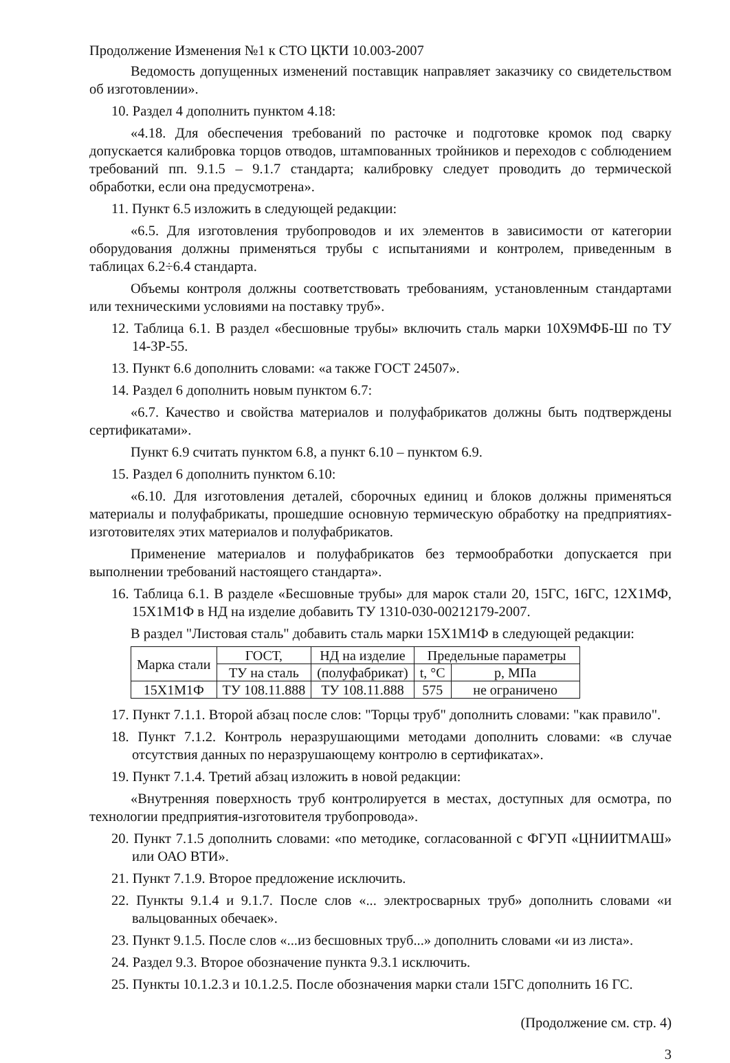Продолжение Изменения №1 к СТО ЦКТИ 10.003-2007
Ведомость допущенных изменений поставщик направляет заказчику со свидетельством об изготовлении».
10. Раздел 4 дополнить пунктом 4.18:
«4.18. Для обеспечения требований по расточке и подготовке кромок под сварку допускается калибровка торцов отводов, штампованных тройников и переходов с соблюдением требований пп. 9.1.5 – 9.1.7 стандарта; калибровку следует проводить до термической обработки, если она предусмотрена».
11. Пункт 6.5 изложить в следующей редакции:
«6.5. Для изготовления трубопроводов и их элементов в зависимости от категории оборудования должны применяться трубы с испытаниями и контролем, приведенным в таблицах 6.2÷6.4 стандарта.
Объемы контроля должны соответствовать требованиям, установленным стандартами или техническими условиями на поставку труб».
12. Таблица 6.1. В раздел «бесшовные трубы» включить сталь марки 10Х9МФБ-Ш по ТУ 14-3Р-55.
13. Пункт 6.6 дополнить словами: «а также ГОСТ 24507».
14. Раздел 6 дополнить новым пунктом 6.7:
«6.7. Качество и свойства материалов и полуфабрикатов должны быть подтверждены сертификатами».
Пункт 6.9 считать пунктом 6.8, а пункт 6.10 – пунктом 6.9.
15. Раздел 6 дополнить пунктом 6.10:
«6.10. Для изготовления деталей, сборочных единиц и блоков должны применяться материалы и полуфабрикаты, прошедшие основную термическую обработку на предприятиях-изготовителях этих материалов и полуфабрикатов.
Применение материалов и полуфабрикатов без термообработки допускается при выполнении требований настоящего стандарта».
16. Таблица 6.1. В разделе «Бесшовные трубы» для марок стали 20, 15ГС, 16ГС, 12Х1МФ, 15Х1М1Ф в НД на изделие добавить ТУ 1310-030-00212179-2007.
В раздел "Листовая сталь" добавить сталь марки 15Х1М1Ф в следующей редакции:
| Марка стали | ГОСТ, | НД на изделие | Предельные параметры | |
| --- | --- | --- | --- | --- |
| | ТУ на сталь | (полуфабрикат) | t, °С | p, МПа |
| 15Х1М1Ф | ТУ 108.11.888 | ТУ 108.11.888 | 575 | не ограничено |
17. Пункт 7.1.1. Второй абзац после слов: "Торцы труб" дополнить словами: "как правило".
18. Пункт 7.1.2. Контроль неразрушающими методами дополнить словами: «в случае отсутствия данных по неразрушающему контролю в сертификатах».
19. Пункт 7.1.4. Третий абзац изложить в новой редакции:
«Внутренняя поверхность труб контролируется в местах, доступных для осмотра, по технологии предприятия-изготовителя трубопровода».
20. Пункт 7.1.5 дополнить словами: «по методике, согласованной с ФГУП «ЦНИИТМАШ» или ОАО ВТИ».
21. Пункт 7.1.9. Второе предложение исключить.
22. Пункты 9.1.4 и 9.1.7. После слов «... электросварных труб» дополнить словами «и вальцованных обечаек».
23. Пункт 9.1.5. После слов «...из бесшовных труб...» дополнить словами «и из листа».
24. Раздел 9.3. Второе обозначение пункта 9.3.1 исключить.
25. Пункты 10.1.2.3 и 10.1.2.5. После обозначения марки стали 15ГС дополнить 16 ГС.
(Продолжение см. стр. 4)
3